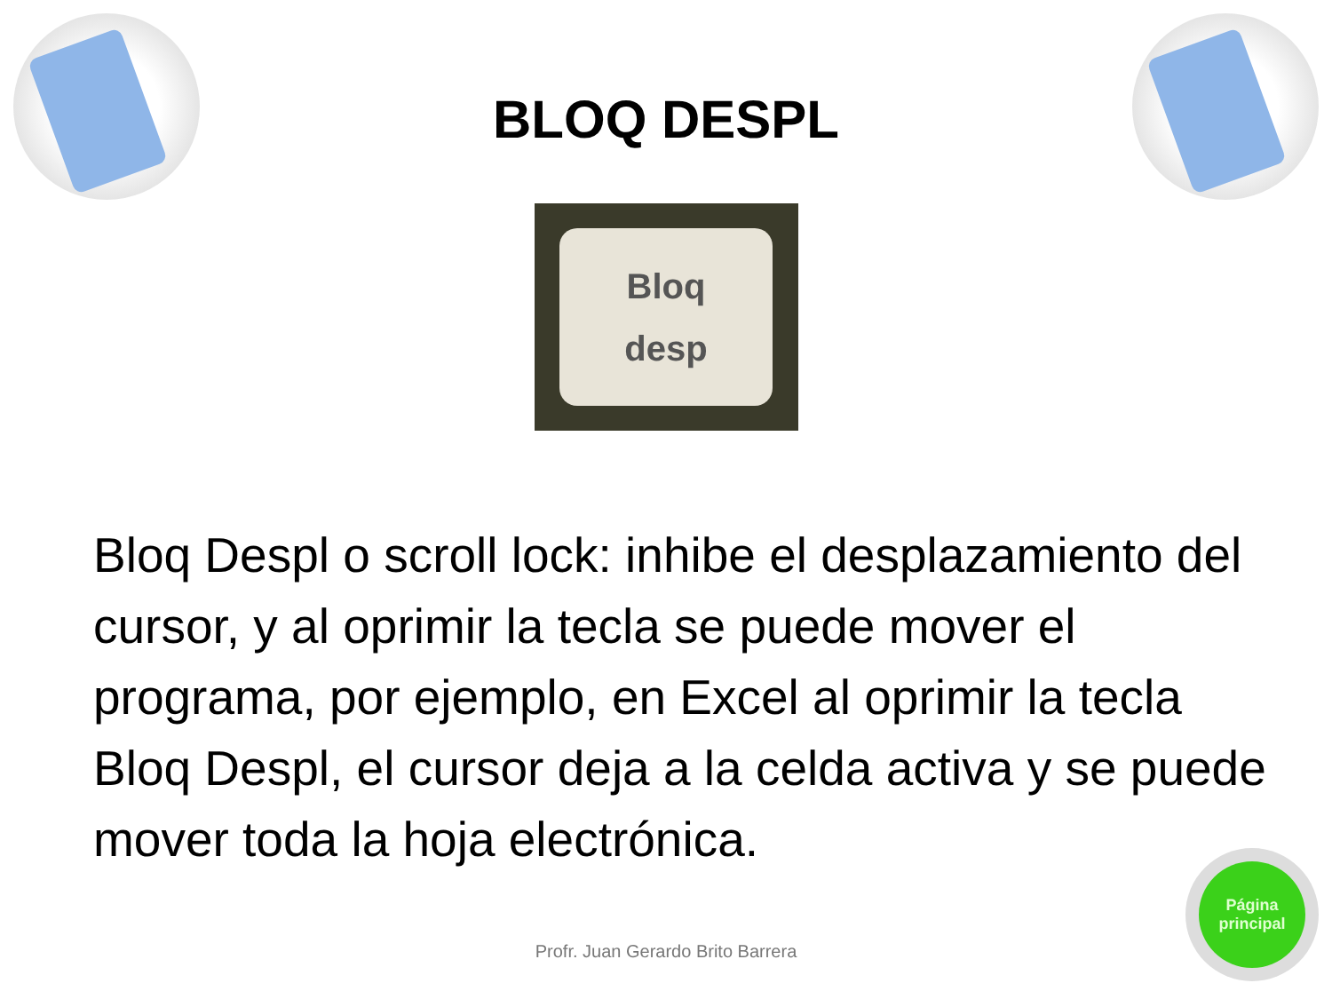BLOQ DESPL
Bloq
desp
Bloq Despl o scroll lock: inhibe el desplazamiento del cursor, y al oprimir la tecla se puede mover el programa, por ejemplo, en Excel al oprimir la tecla Bloq Despl, el cursor deja a la celda activa y se puede mover toda la hoja electrónica.
Profr. Juan Gerardo Brito Barrera
Página
principal